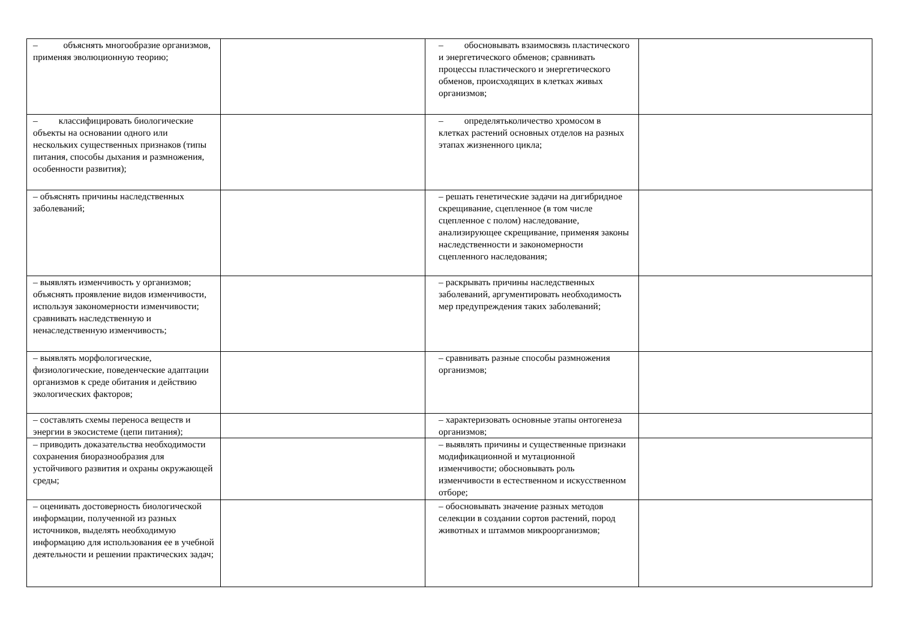| – объяснять многообразие организмов, применяя эволюционную теорию; | | – обосновывать взаимосвязь пластического и энергетического обменов; сравнивать процессы пластического и энергетического обменов, происходящих в клетках живых организмов; | |
| – классифицировать биологические объекты на основании одного или нескольких существенных признаков (типы питания, способы дыхания и размножения, особенности развития); | | – определятьколичество хромосом в клетках растений основных отделов на разных этапах жизненного цикла; | |
| – объяснять причины наследственных заболеваний; | | – решать генетические задачи на дигибридное скрещивание, сцепленное (в том числе сцепленное с полом) наследование, анализирующее скрещивание, применяя законы наследственности и закономерности сцепленного наследования; | |
| – выявлять изменчивость у организмов; объяснять проявление видов изменчивости, используя закономерности изменчивости; сравнивать наследственную и ненаследственную изменчивость; | | – раскрывать причины наследственных заболеваний, аргументировать необходимость мер предупреждения таких заболеваний; | |
| – выявлять морфологические, физиологические, поведенческие адаптации организмов к среде обитания и действию экологических факторов; | | – сравнивать разные способы размножения организмов; | |
| – составлять схемы переноса веществ и энергии в экосистеме (цепи питания); | | – характеризовать основные этапы онтогенеза организмов; | |
| – приводить доказательства необходимости сохранения биоразнообразия для устойчивого развития и охраны окружающей среды; | | – выявлять причины и существенные признаки модификационной и мутационной изменчивости; обосновывать роль изменчивости в естественном и искусственном отборе; | |
| – оценивать достоверность биологической информации, полученной из разных источников, выделять необходимую информацию для использования ее в учебной деятельности и решении практических задач; | | – обосновывать значение разных методов селекции в создании сортов растений, пород животных и штаммов микроорганизмов; | |